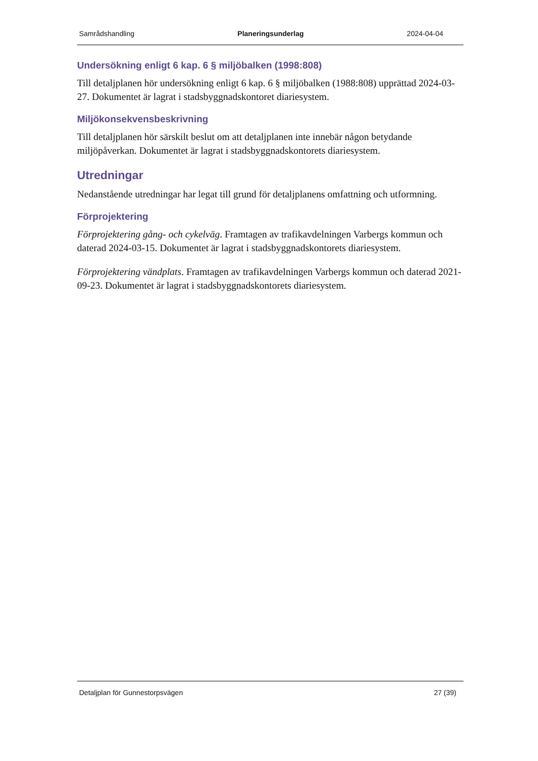Samrådshandling Planeringsunderlag 2024-04-04
Undersökning enligt 6 kap. 6 § miljöbalken (1998:808)
Till detaljplanen hör undersökning enligt 6 kap. 6 § miljöbalken (1988:808) upprättad 2024-03-27. Dokumentet är lagrat i stadsbyggnadskontoret diariesystem.
Miljökonsekvensbeskrivning
Till detaljplanen hör särskilt beslut om att detaljplanen inte innebär någon betydande miljöpåverkan. Dokumentet är lagrat i stadsbyggnadskontorets diariesystem.
Utredningar
Nedanstående utredningar har legat till grund för detaljplanens omfattning och utformning.
Förprojektering
Förprojektering gång- och cykelväg. Framtagen av trafikavdelningen Varbergs kommun och daterad 2024-03-15. Dokumentet är lagrat i stadsbyggnadskontorets diariesystem.
Förprojektering vändplats. Framtagen av trafikavdelningen Varbergs kommun och daterad 2021-09-23. Dokumentet är lagrat i stadsbyggnadskontorets diariesystem.
Detaljplan för Gunnestorpsvägen 27 (39)